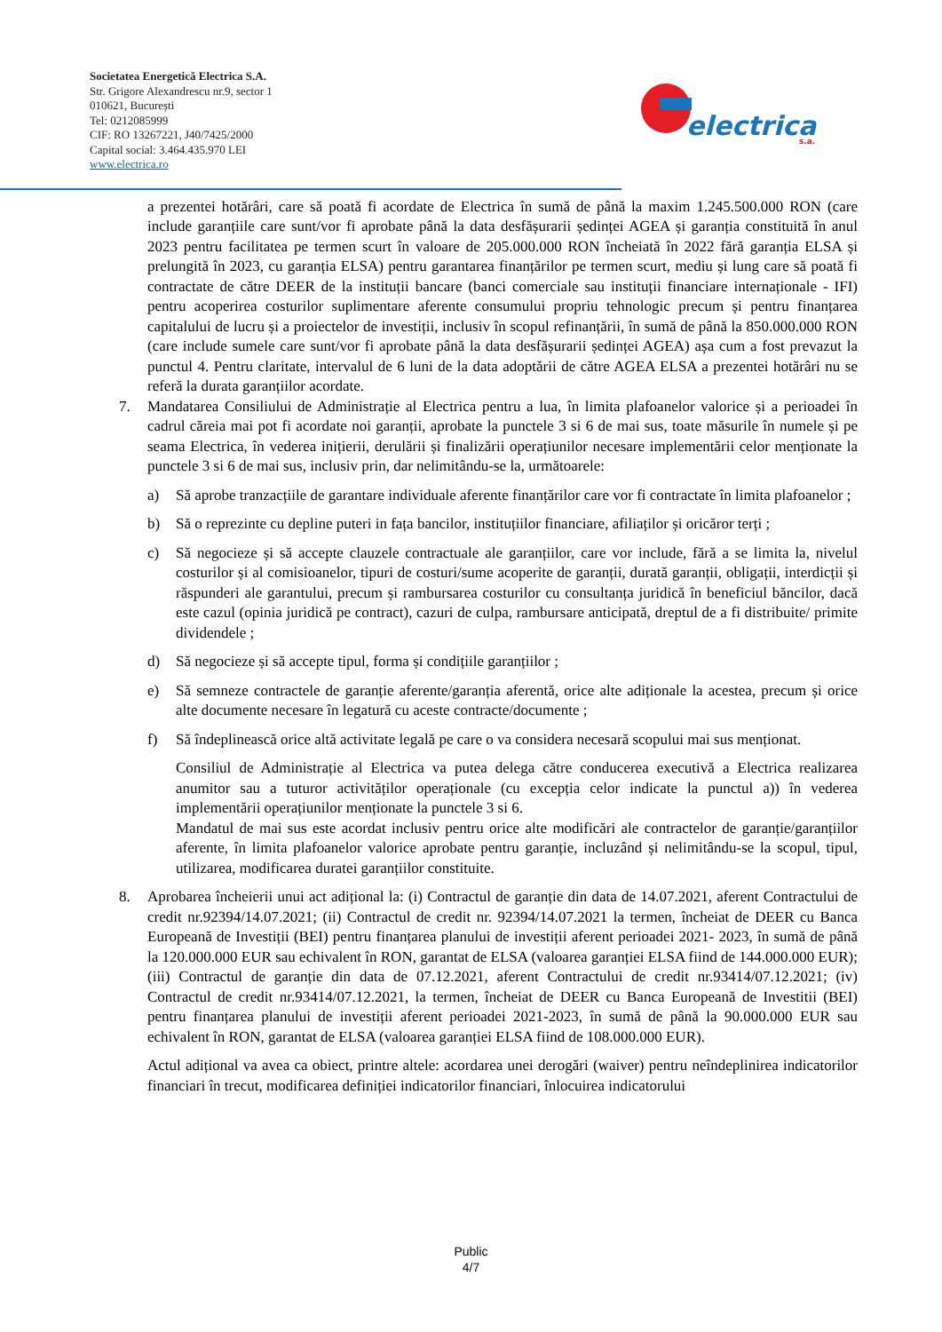Societatea Energetică Electrica S.A.
Str. Grigore Alexandrescu nr.9, sector 1
010621, București
Tel: 0212085999
CIF: RO 13267221, J40/7425/2000
Capital social: 3.464.435.970 LEI
www.electrica.ro
electrica
s.a.
a prezentei hotărâri, care să poată fi acordate de Electrica în sumă de până la maxim 1.245.500.000 RON (care include garanțiile care sunt/vor fi aprobate până la data desfășurarii ședinței AGEA și garanția constituită în anul 2023 pentru facilitatea pe termen scurt în valoare de 205.000.000 RON încheiată în 2022 fără garanția ELSA și prelungită în 2023, cu garanția ELSA) pentru garantarea finanțărilor pe termen scurt, mediu și lung care să poată fi contractate de către DEER de la instituții bancare (banci comerciale sau instituții financiare internaționale - IFI) pentru acoperirea costurilor suplimentare aferente consumului propriu tehnologic precum și pentru finanțarea capitalului de lucru și a proiectelor de investiții, inclusiv în scopul refinanțării, în sumă de până la 850.000.000 RON (care include sumele care sunt/vor fi aprobate până la data desfășurarii ședinței AGEA) așa cum a fost prevazut la punctul 4. Pentru claritate, intervalul de 6 luni de la data adoptării de către AGEA ELSA a prezentei hotărâri nu se referă la durata garanțiilor acordate.
7. Mandatarea Consiliului de Administrație al Electrica pentru a lua, în limita plafoanelor valorice și a perioadei în cadrul căreia mai pot fi acordate noi garanții, aprobate la punctele 3 si 6 de mai sus, toate măsurile în numele și pe seama Electrica, în vederea inițierii, derulării și finalizării operațiunilor necesare implementării celor menționate la punctele 3 si 6 de mai sus, inclusiv prin, dar nelimitându-se la, următoarele:
a) Să aprobe tranzacțiile de garantare individuale aferente finanțărilor care vor fi contractate în limita plafoanelor ;
b) Să o reprezinte cu depline puteri in fața bancilor, instituțiilor financiare, afiliaților și oricăror terți ;
c) Să negocieze și să accepte clauzele contractuale ale garanțiilor, care vor include, fără a se limita la, nivelul costurilor și al comisioanelor, tipuri de costuri/sume acoperite de garanții, durată garanții, obligații, interdicții și răspunderi ale garantului, precum și rambursarea costurilor cu consultanța juridică în beneficiul băncilor, dacă este cazul (opinia juridică pe contract), cazuri de culpa, rambursare anticipată, dreptul de a fi distribuite/ primite dividendele ;
d) Să negocieze și să accepte tipul, forma și condițiile garanțiilor ;
e) Să semneze contractele de garanție aferente/garanția aferentă, orice alte adiționale la acestea, precum și orice alte documente necesare în legatură cu aceste contracte/documente ;
f) Să îndeplinească orice altă activitate legală pe care o va considera necesară scopului mai sus menționat.
Consiliul de Administrație al Electrica va putea delega către conducerea executivă a Electrica realizarea anumitor sau a tuturor activităților operaționale (cu excepția celor indicate la punctul a)) în vederea implementării operațiunilor menționate la punctele 3 si 6.
Mandatul de mai sus este acordat inclusiv pentru orice alte modificări ale contractelor de garanție/garanțiilor aferente, în limita plafoanelor valorice aprobate pentru garanție, incluzând și nelimitându-se la scopul, tipul, utilizarea, modificarea duratei garanțiilor constituite.
8. Aprobarea încheierii unui act adițional la: (i) Contractul de garanție din data de 14.07.2021, aferent Contractului de credit nr.92394/14.07.2021; (ii) Contractul de credit nr. 92394/14.07.2021 la termen, încheiat de DEER cu Banca Europeană de Investiții (BEI) pentru finanțarea planului de investiții aferent perioadei 2021- 2023, în sumă de până la 120.000.000 EUR sau echivalent în RON, garantat de ELSA (valoarea garanției ELSA fiind de 144.000.000 EUR); (iii) Contractul de garanție din data de 07.12.2021, aferent Contractului de credit nr.93414/07.12.2021; (iv) Contractul de credit nr.93414/07.12.2021, la termen, încheiat de DEER cu Banca Europeană de Investitii (BEI) pentru finanțarea planului de investiții aferent perioadei 2021-2023, în sumă de până la 90.000.000 EUR sau echivalent în RON, garantat de ELSA (valoarea garanției ELSA fiind de 108.000.000 EUR).
Actul adițional va avea ca obiect, printre altele: acordarea unei derogări (waiver) pentru neîndeplinirea indicatorilor financiari în trecut, modificarea definiției indicatorilor financiari, înlocuirea indicatorului
Public
4/7